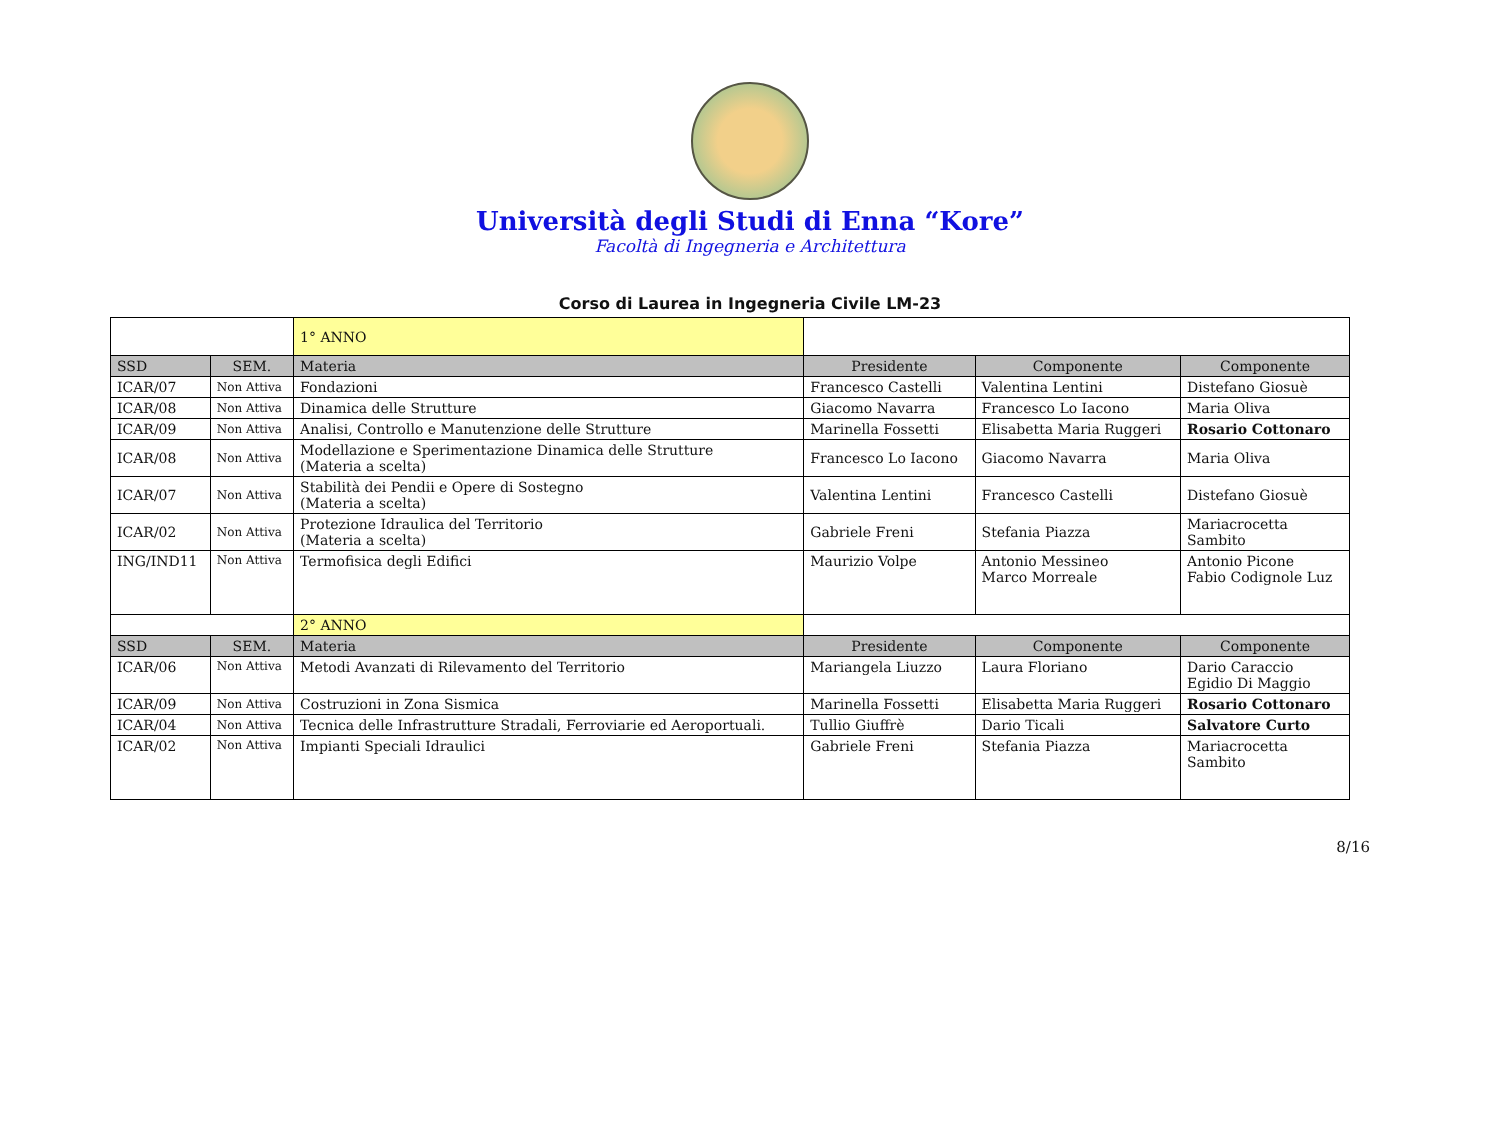Università degli Studi di Enna “Kore”
Facoltà di Ingegneria e Architettura
Corso di Laurea in Ingegneria Civile LM-23
| | | 1° ANNO | | | |
| SSD | SEM. | Materia | Presidente | Componente | Componente |
| ICAR/07 | Non Attiva | Fondazioni | Francesco Castelli | Valentina Lentini | Distefano Giosuè |
| ICAR/08 | Non Attiva | Dinamica delle Strutture | Giacomo Navarra | Francesco Lo Iacono | Maria Oliva |
| ICAR/09 | Non Attiva | Analisi, Controllo e Manutenzione delle Strutture | Marinella Fossetti | Elisabetta Maria Ruggeri | Rosario Cottonaro |
| ICAR/08 | Non Attiva | Modellazione e Sperimentazione Dinamica delle Strutture (Materia a scelta) | Francesco Lo Iacono | Giacomo Navarra | Maria Oliva |
| ICAR/07 | Non Attiva | Stabilità dei Pendii e Opere di Sostegno (Materia a scelta) | Valentina Lentini | Francesco Castelli | Distefano Giosuè |
| ICAR/02 | Non Attiva | Protezione Idraulica del Territorio (Materia a scelta) | Gabriele Freni | Stefania Piazza | Mariacrocetta Sambito |
| ING/IND11 | Non Attiva | Termofisica degli Edifici | Maurizio Volpe | Antonio Messineo Marco Morreale | Antonio Picone Fabio Codignole Luz |
| | | 2° ANNO | | | |
| SSD | SEM. | Materia | Presidente | Componente | Componente |
| ICAR/06 | Non Attiva | Metodi Avanzati di Rilevamento del Territorio | Mariangela Liuzzo | Laura Floriano | Dario Caraccio Egidio Di Maggio |
| ICAR/09 | Non Attiva | Costruzioni in Zona Sismica | Marinella Fossetti | Elisabetta Maria Ruggeri | Rosario Cottonaro |
| ICAR/04 | Non Attiva | Tecnica delle Infrastrutture Stradali, Ferroviarie ed Aeroportuali. | Tullio Giuffrè | Dario Ticali | Salvatore Curto |
| ICAR/02 | Non Attiva | Impianti Speciali Idraulici | Gabriele Freni | Stefania Piazza | Mariacrocetta Sambito |
8/16